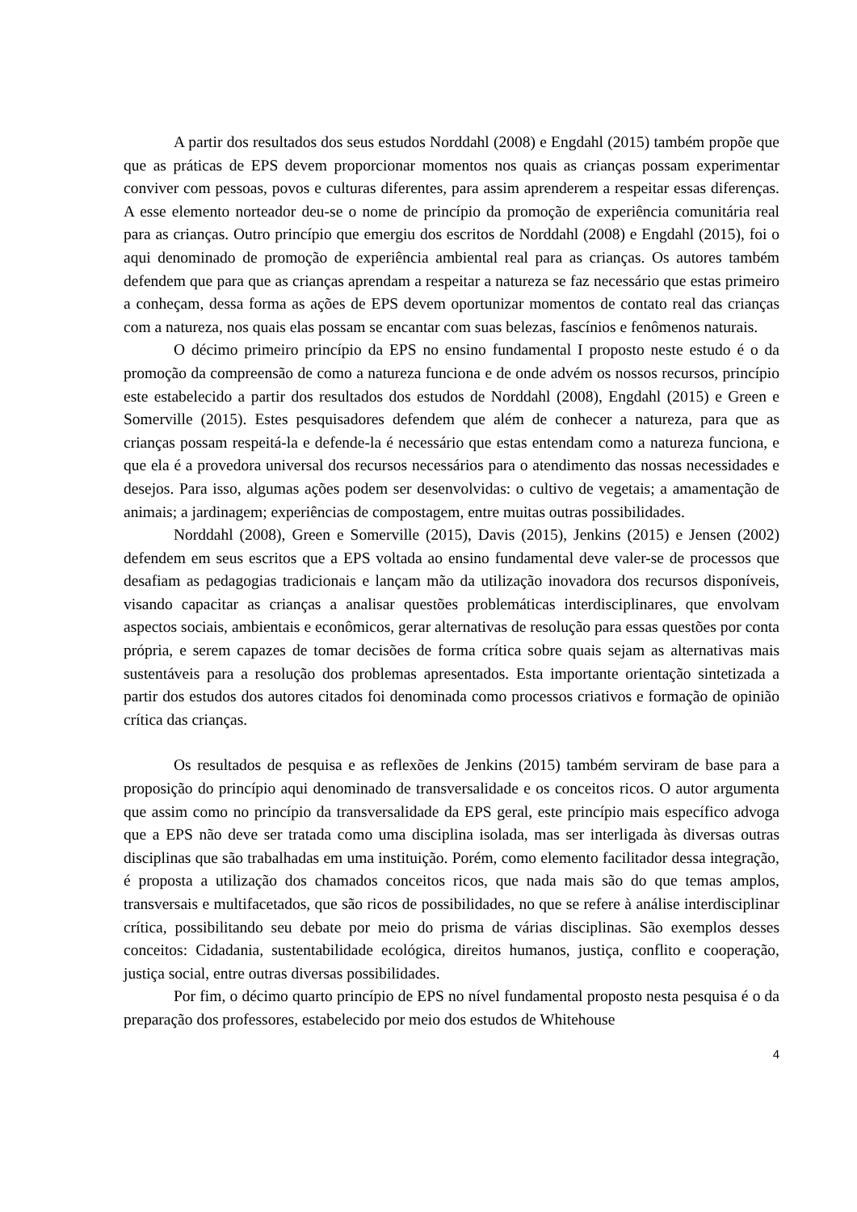A partir dos resultados dos seus estudos Norddahl (2008) e Engdahl (2015) também propõe que que as práticas de EPS devem proporcionar momentos nos quais as crianças possam experimentar conviver com pessoas, povos e culturas diferentes, para assim aprenderem a respeitar essas diferenças. A esse elemento norteador deu-se o nome de princípio da promoção de experiência comunitária real para as crianças. Outro princípio que emergiu dos escritos de Norddahl (2008) e Engdahl (2015), foi o aqui denominado de promoção de experiência ambiental real para as crianças. Os autores também defendem que para que as crianças aprendam a respeitar a natureza se faz necessário que estas primeiro a conheçam, dessa forma as ações de EPS devem oportunizar momentos de contato real das crianças com a natureza, nos quais elas possam se encantar com suas belezas, fascínios e fenômenos naturais.
O décimo primeiro princípio da EPS no ensino fundamental I proposto neste estudo é o da promoção da compreensão de como a natureza funciona e de onde advém os nossos recursos, princípio este estabelecido a partir dos resultados dos estudos de Norddahl (2008), Engdahl (2015) e Green e Somerville (2015). Estes pesquisadores defendem que além de conhecer a natureza, para que as crianças possam respeitá-la e defende-la é necessário que estas entendam como a natureza funciona, e que ela é a provedora universal dos recursos necessários para o atendimento das nossas necessidades e desejos. Para isso, algumas ações podem ser desenvolvidas: o cultivo de vegetais; a amamentação de animais; a jardinagem; experiências de compostagem, entre muitas outras possibilidades.
Norddahl (2008), Green e Somerville (2015), Davis (2015), Jenkins (2015) e Jensen (2002) defendem em seus escritos que a EPS voltada ao ensino fundamental deve valer-se de processos que desafiam as pedagogias tradicionais e lançam mão da utilização inovadora dos recursos disponíveis, visando capacitar as crianças a analisar questões problemáticas interdisciplinares, que envolvam aspectos sociais, ambientais e econômicos, gerar alternativas de resolução para essas questões por conta própria, e serem capazes de tomar decisões de forma crítica sobre quais sejam as alternativas mais sustentáveis para a resolução dos problemas apresentados. Esta importante orientação sintetizada a partir dos estudos dos autores citados foi denominada como processos criativos e formação de opinião crítica das crianças.
Os resultados de pesquisa e as reflexões de Jenkins (2015) também serviram de base para a proposição do princípio aqui denominado de transversalidade e os conceitos ricos. O autor argumenta que assim como no princípio da transversalidade da EPS geral, este princípio mais específico advoga que a EPS não deve ser tratada como uma disciplina isolada, mas ser interligada às diversas outras disciplinas que são trabalhadas em uma instituição. Porém, como elemento facilitador dessa integração, é proposta a utilização dos chamados conceitos ricos, que nada mais são do que temas amplos, transversais e multifacetados, que são ricos de possibilidades, no que se refere à análise interdisciplinar crítica, possibilitando seu debate por meio do prisma de várias disciplinas. São exemplos desses conceitos: Cidadania, sustentabilidade ecológica, direitos humanos, justiça, conflito e cooperação, justiça social, entre outras diversas possibilidades.
Por fim, o décimo quarto princípio de EPS no nível fundamental proposto nesta pesquisa é o da preparação dos professores, estabelecido por meio dos estudos de Whitehouse
4